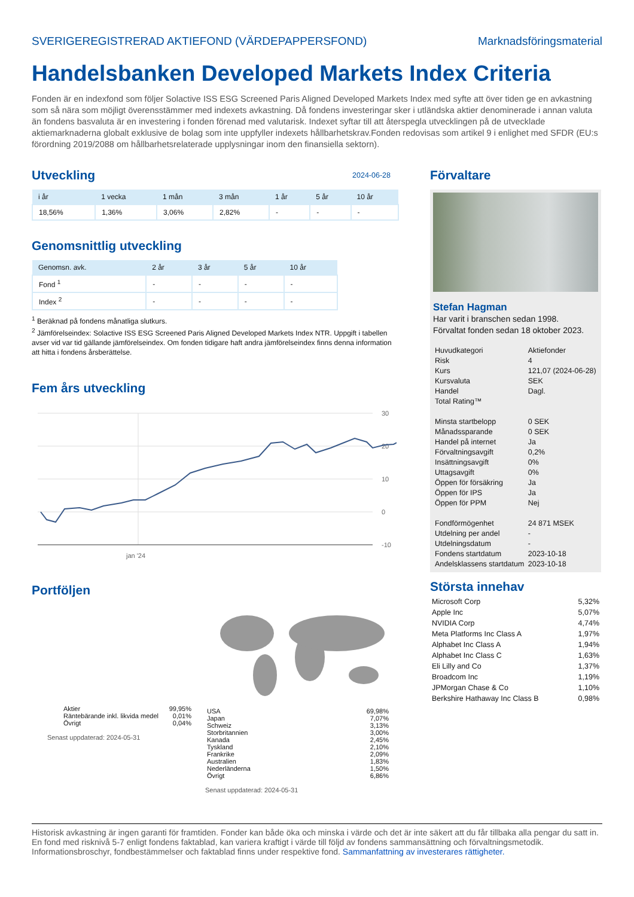SVERIGEREGISTRERAD AKTIEFOND (VÄRDEPAPPERSFOND) Marknadsföringsmaterial
Handelsbanken Developed Markets Index Criteria
Fonden är en indexfond som följer Solactive ISS ESG Screened Paris Aligned Developed Markets Index med syfte att över tiden ge en avkastning som så nära som möjligt överensstämmer med indexets avkastning. Då fondens investeringar sker i utländska aktier denominerade i annan valuta än fondens basvaluta är en investering i fonden förenad med valutarisk. Indexet syftar till att återspegla utvecklingen på de utvecklade aktiemarknaderna globalt exklusive de bolag som inte uppfyller indexets hållbarhetskrav.Fonden redovisas som artikel 9 i enlighet med SFDR (EU:s förordning 2019/2088 om hållbarhetsrelaterade upplysningar inom den finansiella sektorn).
Utveckling
2024-06-28
| i år | 1 vecka | 1 mån | 3 mån | 1 år | 5 år | 10 år |
| --- | --- | --- | --- | --- | --- | --- |
| 18,56% | 1,36% | 3,06% | 2,82% | - | - | - |
Genomsnittlig utveckling
| Genomsn. avk. | 2 år | 3 år | 5 år | 10 år |
| --- | --- | --- | --- | --- |
| Fond <sup>1</sup> | - | - | - | - |
| Index <sup>2</sup> | - | - | - | - |
<sup>1</sup> Beräknad på fondens månatliga slutkurs.
<sup>2</sup> Jämförelseindex: Solactive ISS ESG Screened Paris Aligned Developed Markets Index NTR. Uppgift i tabellen avser vid var tid gällande jämförelseindex. Om fonden tidigare haft andra jämförelseindex finns denna information att hitta i fondens årsberättelse.
Fem års utveckling
30
20
10
0
-10
jan '24
Portföljen
| Aktier | 99,95% |
| Räntebärande inkl. likvida medel | 0,01% |
| Övrigt | 0,04% |
Senast uppdaterad: 2024-05-31
| USA | 69,98% |
| Japan | 7,07% |
| Schweiz | 3,13% |
| Storbritannien | 3,00% |
| Kanada | 2,45% |
| Tyskland | 2,10% |
| Frankrike | 2,09% |
| Australien | 1,83% |
| Nederländerna | 1,50% |
| Övrigt | 6,86% |
Senast uppdaterad: 2024-05-31
Förvaltare
Stefan Hagman
Har varit i branschen sedan 1998.
Förvaltat fonden sedan 18 oktober 2023.
| Huvudkategori | Aktiefonder |
| Risk | 4 |
| Kurs | 121,07 (2024-06-28) |
| Kursvaluta | SEK |
| Handel | Dagl. |
| Total Rating™ | |
| Minsta startbelopp | 0 SEK |
| Månadssparande | 0 SEK |
| Handel på internet | Ja |
| Förvaltningsavgift | 0,2% |
| Insättningsavgift | 0% |
| Uttagsavgift | 0% |
| Öppen för försäkring | Ja |
| Öppen för IPS | Ja |
| Öppen för PPM | Nej |
| Fondförmögenhet | 24 871 MSEK |
| Utdelning per andel | - |
| Utdelningsdatum | - |
| Fondens startdatum | 2023-10-18 |
| Andelsklassens startdatum | 2023-10-18 |
Största innehav
| Microsoft Corp | 5,32% |
| Apple Inc | 5,07% |
| NVIDIA Corp | 4,74% |
| Meta Platforms Inc Class A | 1,97% |
| Alphabet Inc Class A | 1,94% |
| Alphabet Inc Class C | 1,63% |
| Eli Lilly and Co | 1,37% |
| Broadcom Inc | 1,19% |
| JPMorgan Chase & Co | 1,10% |
| Berkshire Hathaway Inc Class B | 0,98% |
Historisk avkastning är ingen garanti för framtiden. Fonder kan både öka och minska i värde och det är inte säkert att du får tillbaka alla pengar du satt in. En fond med risknivå 5-7 enligt fondens faktablad, kan variera kraftigt i värde till följd av fondens sammansättning och förvaltningsmetodik. Informationsbroschyr, fondbestämmelser och faktablad finns under respektive fond. Sammanfattning av investerares rättigheter.